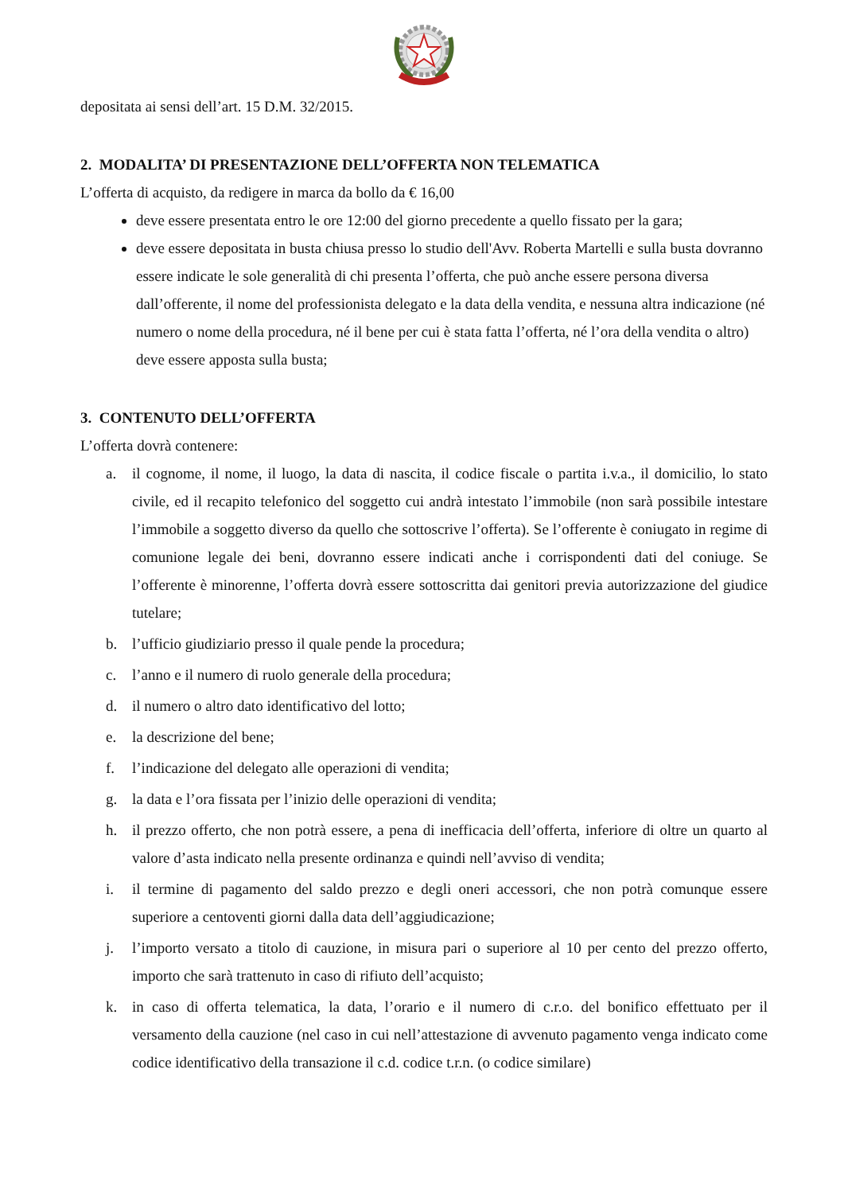depositata ai sensi dell’art. 15 D.M. 32/2015.
2. MODALITA’ DI PRESENTAZIONE DELL’OFFERTA NON TELEMATICA
L’offerta di acquisto, da redigere in marca da bollo da € 16,00
deve essere presentata entro le ore 12:00 del giorno precedente a quello fissato per la gara;
deve essere depositata in busta chiusa presso lo studio dell'Avv. Roberta Martelli e sulla busta dovranno essere indicate le sole generalità di chi presenta l’offerta, che può anche essere persona diversa dall’offerente, il nome del professionista delegato e la data della vendita, e nessuna altra indicazione (né numero o nome della procedura, né il bene per cui è stata fatta l’offerta, né l’ora della vendita o altro) deve essere apposta sulla busta;
3. CONTENUTO DELL’OFFERTA
L’offerta dovrà contenere:
a. il cognome, il nome, il luogo, la data di nascita, il codice fiscale o partita i.v.a., il domicilio, lo stato civile, ed il recapito telefonico del soggetto cui andrà intestato l’immobile (non sarà possibile intestare l’immobile a soggetto diverso da quello che sottoscrive l’offerta). Se l’offerente è coniugato in regime di comunione legale dei beni, dovranno essere indicati anche i corrispondenti dati del coniuge. Se l’offerente è minorenne, l’offerta dovrà essere sottoscritta dai genitori previa autorizzazione del giudice tutelare;
b. l’ufficio giudiziario presso il quale pende la procedura;
c. l’anno e il numero di ruolo generale della procedura;
d. il numero o altro dato identificativo del lotto;
e. la descrizione del bene;
f. l’indicazione del delegato alle operazioni di vendita;
g. la data e l’ora fissata per l’inizio delle operazioni di vendita;
h. il prezzo offerto, che non potrà essere, a pena di inefficacia dell’offerta, inferiore di oltre un quarto al valore d’asta indicato nella presente ordinanza e quindi nell’avviso di vendita;
i. il termine di pagamento del saldo prezzo e degli oneri accessori, che non potrà comunque essere superiore a centoventi giorni dalla data dell’aggiudicazione;
j. l’importo versato a titolo di cauzione, in misura pari o superiore al 10 per cento del prezzo offerto, importo che sarà trattenuto in caso di rifiuto dell’acquisto;
k. in caso di offerta telematica, la data, l’orario e il numero di c.r.o. del bonifico effettuato per il versamento della cauzione (nel caso in cui nell’attestazione di avvenuto pagamento venga indicato come codice identificativo della transazione il c.d. codice t.r.n. (o codice similare)